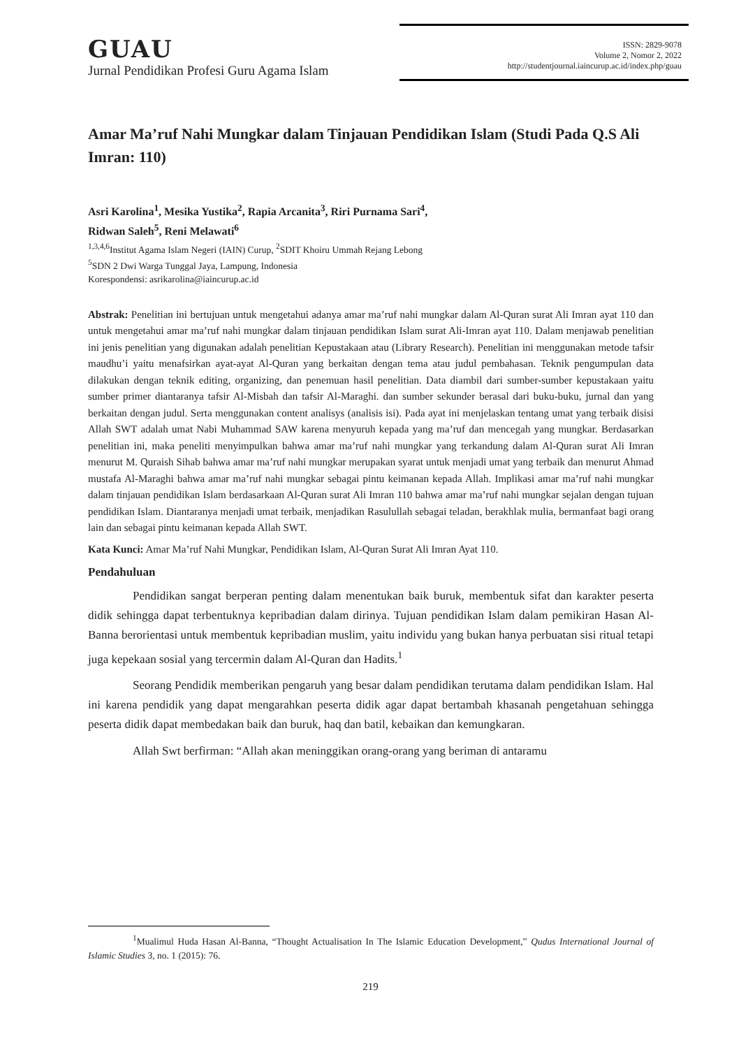GUAU
Jurnal Pendidikan Profesi Guru Agama Islam
ISSN: 2829-9078
Volume 2, Nomor 2, 2022
http://studentjournal.iaincurup.ac.id/index.php/guau
Amar Ma’ruf Nahi Mungkar dalam Tinjauan Pendidikan Islam (Studi Pada Q.S Ali Imran: 110)
Asri Karolina<sup>1</sup>, Mesika Yustika<sup>2</sup>, Rapia Arcanita<sup>3</sup>, Riri Purnama Sari<sup>4</sup>,
Ridwan Saleh<sup>5</sup>, Reni Melawati<sup>6</sup>
<sup>1,3,4,6</sup>Institut Agama Islam Negeri (IAIN) Curup, <sup>2</sup>SDIT Khoiru Ummah Rejang Lebong
<sup>5</sup> SDN 2 Dwi Warga Tunggal Jaya, Lampung, Indonesia
Korespondensi: asrikarolina@iaincurup.ac.id
Abstrak: Penelitian ini bertujuan untuk mengetahui adanya amar ma’ruf nahi mungkar dalam Al-Quran surat Ali Imran ayat 110 dan untuk mengetahui amar ma’ruf nahi mungkar dalam tinjauan pendidikan Islam surat Ali-Imran ayat 110. Dalam menjawab penelitian ini jenis penelitian yang digunakan adalah penelitian Kepustakaan atau (Library Research). Penelitian ini menggunakan metode tafsir maudhu’i yaitu menafsirkan ayat-ayat Al-Quran yang berkaitan dengan tema atau judul pembahasan. Teknik pengumpulan data dilakukan dengan teknik editing, organizing, dan penemuan hasil penelitian. Data diambil dari sumber-sumber kepustakaan yaitu sumber primer diantaranya tafsir Al-Misbah dan tafsir Al-Maraghi. dan sumber sekunder berasal dari buku-buku, jurnal dan yang berkaitan dengan judul. Serta menggunakan content analisys (analisis isi). Pada ayat ini menjelaskan tentang umat yang terbaik disisi Allah SWT adalah umat Nabi Muhammad SAW karena menyuruh kepada yang ma’ruf dan mencegah yang mungkar. Berdasarkan penelitian ini, maka peneliti menyimpulkan bahwa amar ma’ruf nahi mungkar yang terkandung dalam Al-Quran surat Ali Imran menurut M. Quraish Sihab bahwa amar ma’ruf nahi mungkar merupakan syarat untuk menjadi umat yang terbaik dan menurut Ahmad mustafa Al-Maraghi bahwa amar ma’ruf nahi mungkar sebagai pintu keimanan kepada Allah. Implikasi amar ma’ruf nahi mungkar dalam tinjauan pendidikan Islam berdasarkaan Al-Quran surat Ali Imran 110 bahwa amar ma’ruf nahi mungkar sejalan dengan tujuan pendidikan Islam. Diantaranya menjadi umat terbaik, menjadikan Rasulullah sebagai teladan, berakhlak mulia, bermanfaat bagi orang lain dan sebagai pintu keimanan kepada Allah SWT.
Kata Kunci: Amar Ma’ruf Nahi Mungkar, Pendidikan Islam, Al-Quran Surat Ali Imran Ayat 110.
Pendahuluan
Pendidikan sangat berperan penting dalam menentukan baik buruk, membentuk sifat dan karakter peserta didik sehingga dapat terbentuknya kepribadian dalam dirinya. Tujuan pendidikan Islam dalam pemikiran Hasan Al-Banna berorientasi untuk membentuk kepribadian muslim, yaitu individu yang bukan hanya perbuatan sisi ritual tetapi juga kepekaan sosial yang tercermin dalam Al-Quran dan Hadits.<sup>1</sup>
Seorang Pendidik memberikan pengaruh yang besar dalam pendidikan terutama dalam pendidikan Islam. Hal ini karena pendidik yang dapat mengarahkan peserta didik agar dapat bertambah khasanah pengetahuan sehingga peserta didik dapat membedakan baik dan buruk, haq dan batil, kebaikan dan kemungkaran.
Allah Swt berfirman: “Allah akan meninggikan orang-orang yang beriman di antaramu
<sup>1</sup> Mualimul Huda Hasan Al-Banna, “Thought Actualisation In The Islamic Education Development,” Qudus International Journal of Islamic Studies 3, no. 1 (2015): 76.
219